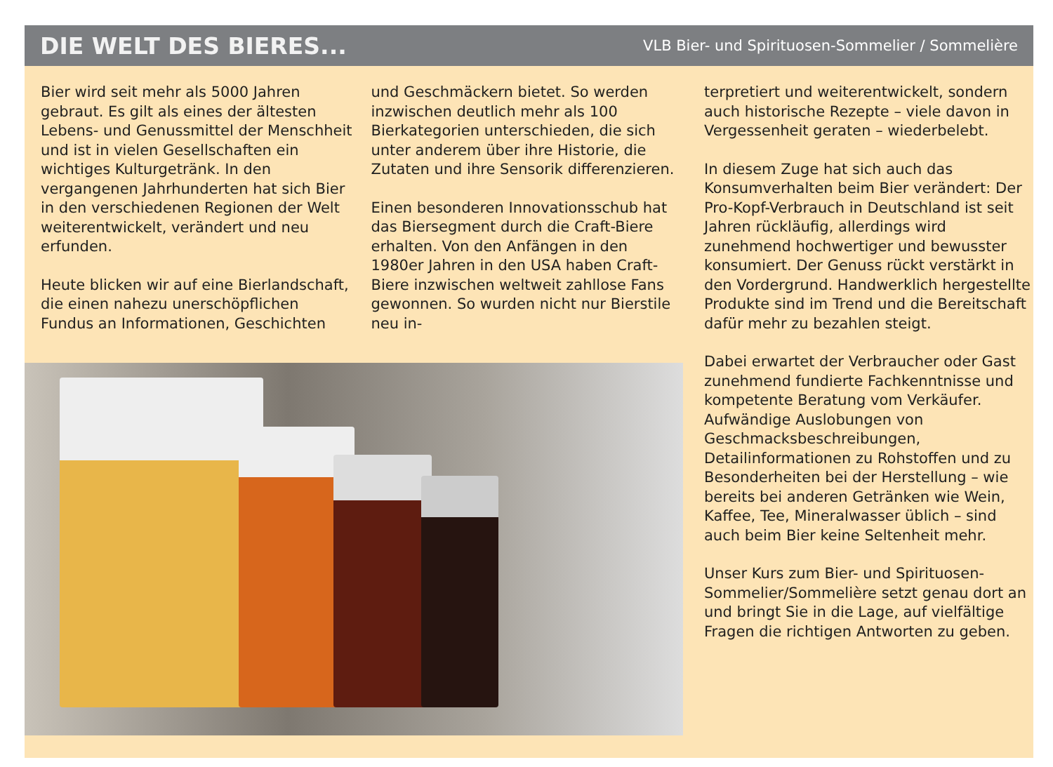DIE WELT DES BIERES...
VLB Bier- und Spirituosen-Sommelier / Sommelière
Bier wird seit mehr als 5000 Jahren gebraut. Es gilt als eines der ältesten Lebens- und Genussmittel der Menschheit und ist in vielen Gesellschaften ein wichtiges Kulturgetränk. In den vergangenen Jahrhunderten hat sich Bier in den verschiedenen Regionen der Welt weiterentwickelt, verändert und neu erfunden.
Heute blicken wir auf eine Bierlandschaft, die einen nahezu unerschöpflichen Fundus an Informationen, Geschichten
und Geschmäckern bietet. So werden inzwischen deutlich mehr als 100 Bierkategorien unterschieden, die sich unter anderem über ihre Historie, die Zutaten und ihre Sensorik differenzieren.
Einen besonderen Innovationsschub hat das Biersegment durch die Craft-Biere erhalten. Von den Anfängen in den 1980er Jahren in den USA haben Craft-Biere inzwischen weltweit zahllose Fans gewonnen. So wurden nicht nur Bierstile neu in-
terpretiert und weiterentwickelt, sondern auch historische Rezepte – viele davon in Vergessenheit geraten – wiederbelebt.
In diesem Zuge hat sich auch das Konsumverhalten beim Bier verändert: Der Pro-Kopf-Verbrauch in Deutschland ist seit Jahren rückläufig, allerdings wird zunehmend hochwertiger und bewusster konsumiert. Der Genuss rückt verstärkt in den Vordergrund. Handwerklich hergestellte Produkte sind im Trend und die Bereitschaft dafür mehr zu bezahlen steigt.
Dabei erwartet der Verbraucher oder Gast zunehmend fundierte Fachkenntnisse und kompetente Beratung vom Verkäufer. Aufwändige Auslobungen von Geschmacksbeschreibungen, Detailinformationen zu Rohstoffen und zu Besonderheiten bei der Herstellung – wie bereits bei anderen Getränken wie Wein, Kaffee, Tee, Mineralwasser üblich – sind auch beim Bier keine Seltenheit mehr.
Unser Kurs zum Bier- und Spirituosen-Sommelier/Sommelière setzt genau dort an und bringt Sie in die Lage, auf vielfältige Fragen die richtigen Antworten zu geben.